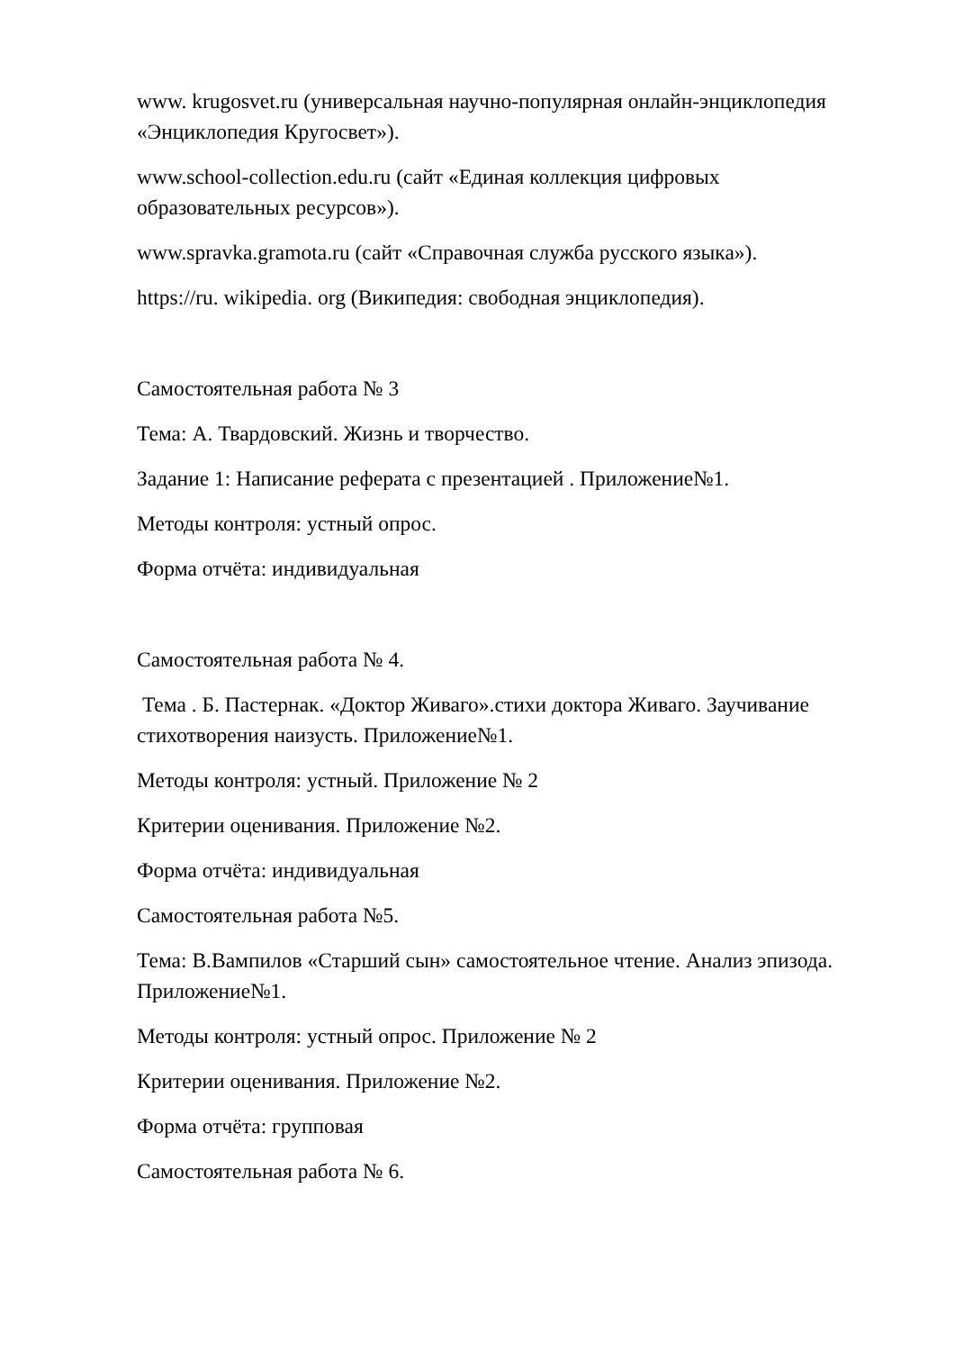www. krugosvet.ru (универсальная научно-популярная онлайн-энциклопедия «Энциклопедия Кругосвет»).
www.school-collection.edu.ru (сайт «Единая коллекция цифровых образовательных ресурсов»).
www.spravka.gramota.ru (сайт «Справочная служба русского языка»).
https://ru. wikipedia. org (Википедия: свободная энциклопедия).
Самостоятельная работа № 3
Тема: А. Твардовский. Жизнь и творчество.
Задание 1: Написание реферата с презентацией . Приложение№1.
Методы контроля: устный опрос.
Форма отчёта: индивидуальная
Самостоятельная работа № 4.
Тема . Б. Пастернак. «Доктор Живаго».стихи доктора Живаго. Заучивание стихотворения наизусть. Приложение№1.
Методы контроля: устный. Приложение № 2
Критерии оценивания. Приложение №2.
Форма отчёта: индивидуальная
Самостоятельная работа №5.
Тема: В.Вампилов «Старший сын» самостоятельное чтение. Анализ эпизода. Приложение№1.
Методы контроля: устный опрос. Приложение № 2
Критерии оценивания. Приложение №2.
Форма отчёта: групповая
Самостоятельная работа № 6.